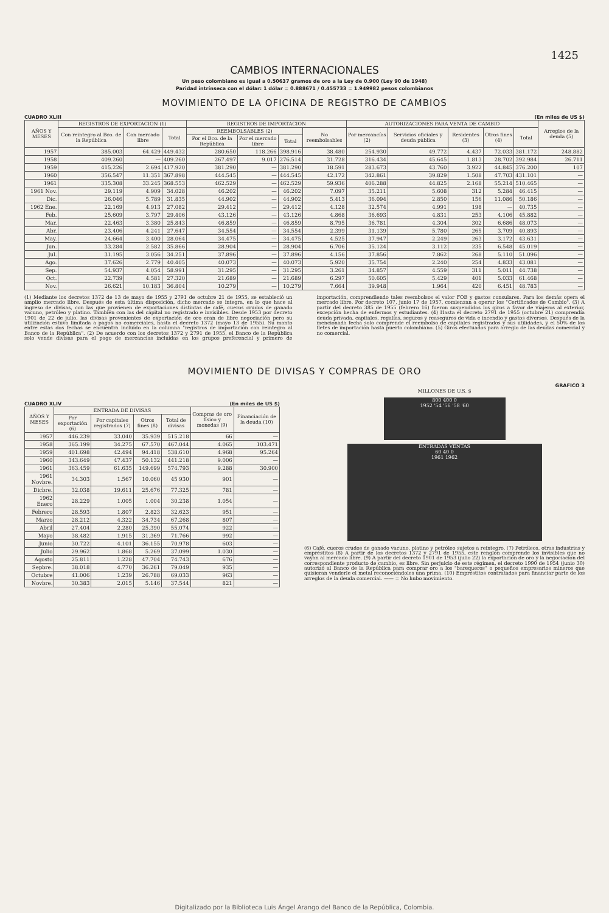1425
CAMBIOS INTERNACIONALES
Un peso colombiano es igual a 0.50637 gramos de oro a la Ley de 0.900 (Ley 90 de 1948)
Paridad intrínseca con el dólar: 1 dólar = 0.888671 / 0.455733 = 1.949982 pesos colombianos
MOVIMIENTO DE LA OFICINA DE REGISTRO DE CAMBIOS
CUADRO XLIII (En miles de US $)
| AÑOS Y MESES | REGISTROS DE EXPORTACION (1) | | | REGISTROS DE IMPORTACION | | | | AUTORIZACIONES PARA VENTA DE CAMBIO | | | | | Arreglos de la deuda (5) |
| --- | --- | --- | --- | --- | --- | --- | --- | --- | --- | --- | --- | --- | --- |
| | Con reintegro al Bco. de la República | Con mercado libre | Total | REEMBOLSABLES (2) | | | No reembolsables | Por mercancías (2) | Servicios oficiales y deuda pública | Residentes (3) | Otros fines (4) | Total | |
| | | | | Por el Bco. de la República | Por el mercado libre | Total | | | | | | | |
| 1957 | 385.003 | 64.429 | 449.432 | 280.650 | 118.266 | 398.916 | 38.480 | 254.930 | 49.772 | 4.437 | 72.033 | 381.172 | 248.882 |
| 1958 | 409.260 | — | 409.260 | 267.497 | 9.017 | 276.514 | 31.728 | 316.434 | 45.645 | 1.813 | 28.702 | 392.984 | 26.711 |
| 1959 | 415.226 | 2.694 | 417.920 | 381.290 | — | 381.290 | 18.591 | 283.673 | 43.760 | 3.922 | 44.845 | 376.200 | 107 |
| 1960 | 356.547 | 11.351 | 367.898 | 444.545 | — | 444.545 | 42.172 | 342.861 | 39.829 | 1.508 | 47.703 | 431.101 | — |
| 1961 | 335.308 | 33.245 | 368.553 | 462.529 | — | 462.529 | 59.936 | 406.288 | 44.825 | 2.168 | 55.214 | 510.465 | — |
| 1961 Nov. | 29.119 | 4.909 | 34.028 | 46.202 | — | 46.202 | 7.097 | 35.211 | 5.608 | 312 | 5.284 | 46.415 | — |
| Dic. | 26.046 | 5.789 | 31.835 | 44.902 | — | 44.902 | 5.413 | 36.094 | 2.850 | 156 | 11.086 | 50.186 | — |
| 1962 Ene. | 22.169 | 4.913 | 27.082 | 29.412 | — | 29.412 | 4.128 | 32.574 | 4.991 | 198 | — | 40.735 | — |
| Feb. | 25.609 | 3.797 | 29.406 | 43.126 | — | 43.126 | 4.868 | 36.693 | 4.831 | 253 | 4.106 | 45.882 | — |
| Mar. | 22.463 | 3.380 | 25.843 | 46.859 | — | 46.859 | 8.795 | 36.781 | 4.304 | 302 | 6.686 | 48.073 | — |
| Abr. | 23.406 | 4.241 | 27.647 | 34.554 | — | 34.554 | 2.399 | 31.139 | 5.780 | 265 | 3.709 | 40.893 | — |
| May. | 24.664 | 3.400 | 28.064 | 34.475 | — | 34.475 | 4.525 | 37.947 | 2.249 | 263 | 3.172 | 43.631 | — |
| Jun. | 33.284 | 2.582 | 35.866 | 28.904 | — | 28.904 | 6.706 | 35.124 | 3.112 | 235 | 6.548 | 45.019 | — |
| Jul. | 31.195 | 3.056 | 34.251 | 37.896 | — | 37.896 | 4.156 | 37.856 | 7.862 | 268 | 5.110 | 51.096 | — |
| Ago. | 37.626 | 2.779 | 40.405 | 40.073 | — | 40.073 | 5.920 | 35.754 | 2.240 | 254 | 4.833 | 43.081 | — |
| Sep. | 54.937 | 4.054 | 58.991 | 31.295 | — | 31.295 | 3.261 | 34.857 | 4.559 | 311 | 5.011 | 44.738 | — |
| Oct. | 22.739 | 4.581 | 27.320 | 21.689 | — | 21.689 | 6.297 | 50.605 | 5.429 | 401 | 5.033 | 61.468 | — |
| Nov. | 26.621 | 10.183 | 36.804 | 10.279 | — | 10.279 | 7.664 | 39.948 | 1.964 | 420 | 6.451 | 48.783 | — |
(1) Mediante los decretos 1372 de 13 de mayo de 1955 y 2791 de octubre 21 de 1955, se estableció un amplio mercado libre. Después de esta última disposición, dicho mercado se integra, en lo que hace al ingreso de divisas, con las que provienen de exportaciones distintas de café, cueros crudos de ganado vacuno, petróleo y platino. También con las del capital no registrado e invisibles. Desde 1953 por decreto 1901 de 22 de julio, las divisas provenientes de exportación de oro eran de libre negociación pero su utilización estuvo limitada a pagos no comerciales, hasta el decreto 1372 (mayo 13 de 1955). Su monto entre estas dos fechas se encuentra incluído en la columna "registros de importación con reintegro al Banco de la República". (2) De acuerdo con los decretos 1372 y 2791 de 1955, el Banco de la República solo vende divisas para el pago de mercancías incluídas en los grupos preferencial y primero de importación, comprendiendo tales reembolsos el valor FOB y gastos consulares. Para los demás opera el mercado libre. Por decreto 107, junio 17 de 1957, comienzan a operar los "Certificados de Cambio". (3) A partir del decreto 385 de 1955 (febrero 16) fueron suspendidos los giros a favor de viajeros al exterior, excepción hecha de enfermos y estudiantes. (4) Hasta el decreto 2791 de 1955 (octubre 21) comprendía deuda privada, capitales, regalías, seguros y reaseguros de vida e incendio y gastos diversos. Después de la mencionada fecha solo comprende el reembolso de capitales registrados y sus utilidades, y el 50% de los fletes de importación hasta puerto colombiano. (5) Giros efectuados para arreglo de las deudas comercial y no comercial.
MOVIMIENTO DE DIVISAS Y COMPRAS DE ORO
CUADRO XLIV (En miles de US $)
| AÑOS Y MESES | ENTRADA DE DIVISAS | | | | Compras de oro físico y monedas (9) | Financiación de la deuda (10) |
| --- | --- | --- | --- | --- | --- | --- |
| | Por exportación (6) | Por capitales registrados (7) | Otros fines (8) | Total de divisas | | |
| 1957 | 446.239 | 33.040 | 35.939 | 515.218 | 66 | — |
| 1958 | 365.199 | 34.275 | 67.570 | 467.044 | 4.065 | 103.471 |
| 1959 | 401.698 | 42.494 | 94.418 | 538.610 | 4.968 | 95.264 |
| 1960 | 343.649 | 47.437 | 50.132 | 441.218 | 9.006 | — |
| 1961 | 363.459 | 61.635 | 149.699 | 574.793 | 9.288 | 30.900 |
| 1961 Novbre. | 34.303 | 1.567 | 10.060 | 45 930 | 901 | — |
| Dicbre. | 32.038 | 19.611 | 25.676 | 77.325 | 781 | — |
| 1962 Enero | 28.229 | 1.005 | 1.004 | 30.238 | 1.054 | — |
| Febrero | 28.593 | 1.807 | 2.823 | 32.623 | 951 | — |
| Marzo | 28.212 | 4.322 | 34.734 | 67.268 | 807 | — |
| Abril | 27.404 | 2.280 | 25.390 | 55.074 | 922 | — |
| Mayo | 38.482 | 1.915 | 31.369 | 71.766 | 992 | — |
| Junio | 30.722 | 4.101 | 36.155 | 70.978 | 603 | — |
| Julio | 29.962 | 1.868 | 5.269 | 37.099 | 1.030 | — |
| Agosto | 25.811 | 1.228 | 47.704 | 74.743 | 676 | — |
| Sepbre. | 38.018 | 4.770 | 36.261 | 79.049 | 935 | — |
| Octubre | 41.006 | 1.239 | 26.788 | 69.033 | 963 | — |
| Novbre. | 30.383 | 2.015 | 5.146 | 37.544 | 821 | — |
GRAFICO 3
MILLONES DE U.S. $
800 400 0
1952 '54 '56 '58 '60
ENTRADAS VENTAS
60 40 0
1961 1962
(6) Café, cueros crudos de ganado vacuno, platino y petróleo sujetos a reintegro. (7) Petróleos, otras industrias y empréstitos (8) A partir de los decretos 1372 y 2791 de 1955, este renglón comprende los invisibles que no vayan al mercado libre. (9) A partir del decreto 1901 de 1953 (julio 22) la exportación de oro y la negociación del correspondiente producto de cambio, es libre. Sin perjuicio de este régimen, el decreto 1990 de 1954 (junio 30) autorizó al Banco de la República para comprar oro a los "barequeros" o pequeños empresarios mineros que quisieran venderle el metal reconociéndoles una prima. (10) Empréstitos contratados para financiar parte de los arreglos de la deuda comercial. —— = No hubo movimiento.
Digitalizado por la Biblioteca Luis Ángel Arango del Banco de la República, Colombia.